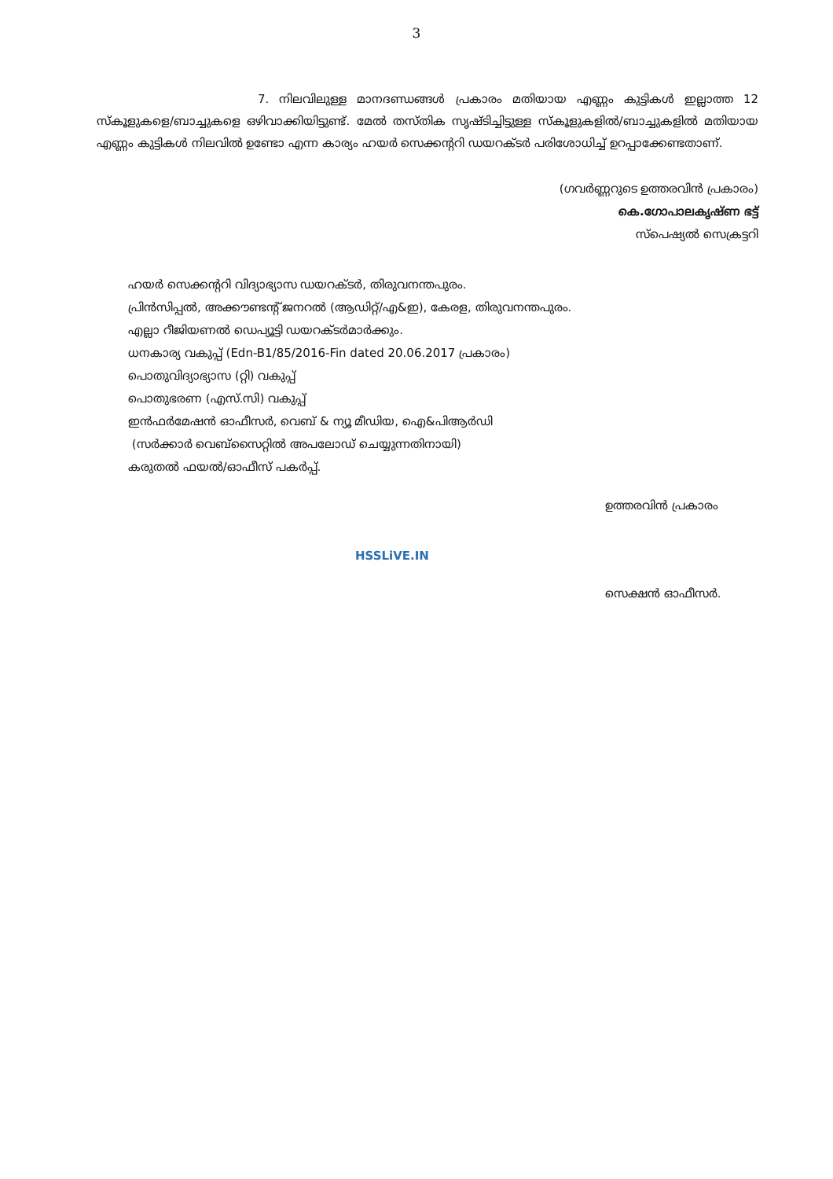3
7. നിലവിലുള്ള മാനദണ്ഡങ്ങൾ പ്രകാരം മതിയായ എണ്ണം കുട്ടികൾ ഇല്ലാത്ത 12 സ്കൂളുകളെ/ബാച്ചുകളെ ഒഴിവാക്കിയിട്ടുണ്ട്. മേൽ തസ്തിക സൃഷ്ടിച്ചിട്ടുള്ള സ്കൂളുകളിൽ/ബാച്ചുകളിൽ മതിയായ എണ്ണം കുട്ടികൾ നിലവിൽ ഉണ്ടോ എന്ന കാര്യം ഹയർ സെക്കന്ററി ഡയറക്ടർ പരിശോധിച്ച് ഉറപ്പാക്കേണ്ടതാണ്.
(ഗവർണ്ണറുടെ ഉത്തരവിൻ പ്രകാരം)
കെ.ഗോപാലകൃഷ്ണ ഭട്ട്
സ്പെഷ്യൽ സെക്രട്ടറി
ഹയർ സെക്കന്ററി വിദ്യാഭ്യാസ ഡയറക്ടർ, തിരുവനന്തപുരം.
പ്രിൻസിപ്പൽ, അക്കൗണ്ടന്റ് ജനറൽ (ആഡിറ്റ്/എ&ഇ), കേരള, തിരുവനന്തപുരം.
എല്ലാ റീജിയണൽ ഡെപ്യൂട്ടി ഡയറക്ടർമാർക്കും.
ധനകാര്യ വകുപ്പ് (Edn-B1/85/2016-Fin dated 20.06.2017 പ്രകാരം)
പൊതുവിദ്യാഭ്യാസ (റ്റി) വകുപ്പ്
പൊതുഭരണ (എസ്.സി) വകുപ്പ്
ഇൻഫർമേഷൻ ഓഫീസർ, വെബ് & ന്യൂ മീഡിയ, ഐ&പിആർഡി
(സർക്കാർ വെബ്സൈറ്റിൽ അപലോഡ് ചെയ്യുന്നതിനായി)
കരുതൽ ഫയൽ/ഓഫീസ് പകർപ്പ്.
ഉത്തരവിൻ പ്രകാരം
സെക്ഷൻ ഓഫീസർ.
HSSLiVE.IN